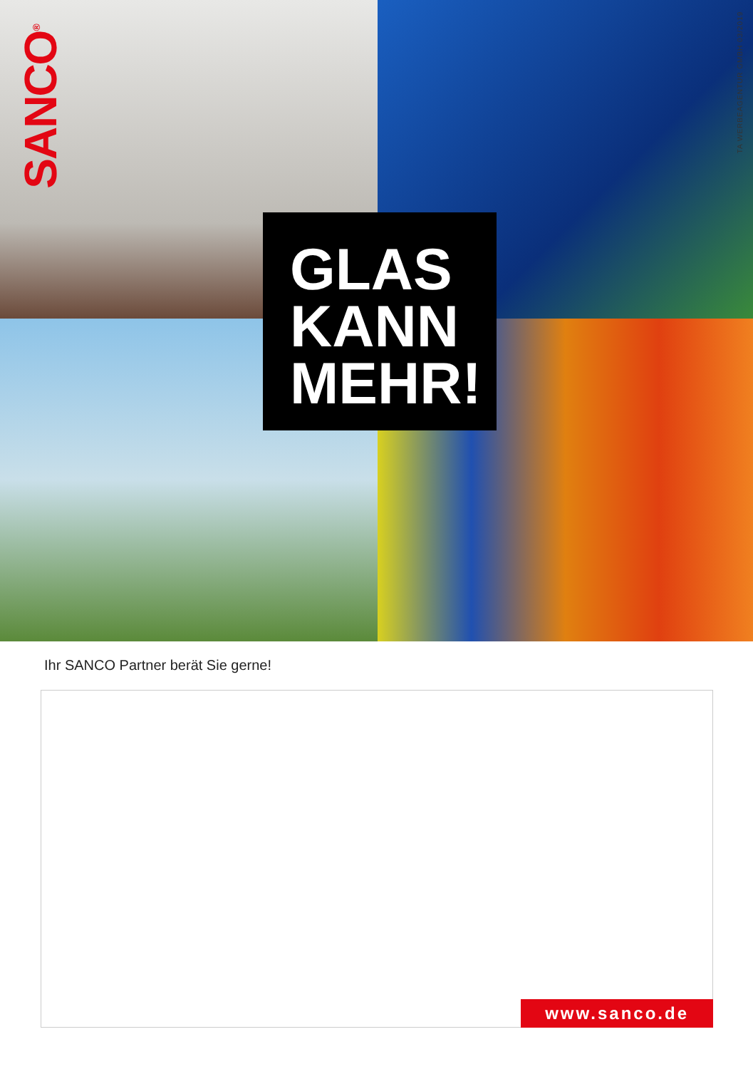SANCO<sup>®</sup>
TA WERBEAGENTUR GMBH 03/2019
GLAS
KANN
MEHR!
Ihr SANCO Partner berät Sie gerne!
www.sanco.de